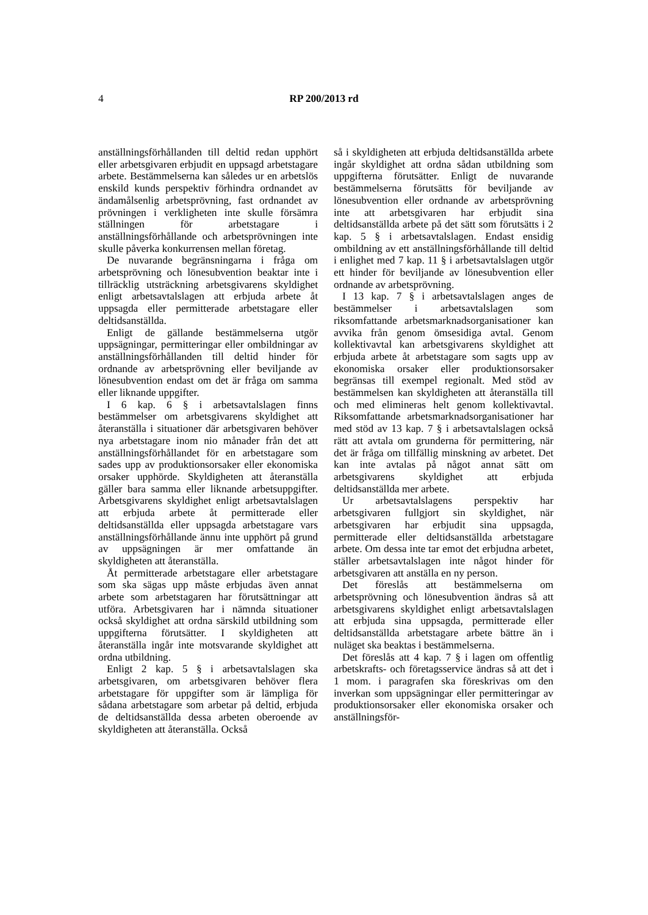4 RP 200/2013 rd
anställningsförhållanden till deltid redan upphört eller arbetsgivaren erbjudit en uppsagd arbetstagare arbete. Bestämmelserna kan således ur en arbetslös enskild kunds perspektiv förhindra ordnandet av ändamålsenlig arbetsprövning, fast ordnandet av prövningen i verkligheten inte skulle försämra ställningen för arbetstagare i anställningsförhållande och arbetsprövningen inte skulle påverka konkurrensen mellan företag.
De nuvarande begränsningarna i fråga om arbetsprövning och lönesubvention beaktar inte i tillräcklig utsträckning arbetsgivarens skyldighet enligt arbetsavtalslagen att erbjuda arbete åt uppsagda eller permitterade arbetstagare eller deltidsanställda.
Enligt de gällande bestämmelserna utgör uppsägningar, permitteringar eller ombildningar av anställningsförhållanden till deltid hinder för ordnande av arbetsprövning eller beviljande av lönesubvention endast om det är fråga om samma eller liknande uppgifter.
I 6 kap. 6 § i arbetsavtalslagen finns bestämmelser om arbetsgivarens skyldighet att återanställa i situationer där arbetsgivaren behöver nya arbetstagare inom nio månader från det att anställningsförhållandet för en arbetstagare som sades upp av produktionsorsaker eller ekonomiska orsaker upphörde. Skyldigheten att återanställa gäller bara samma eller liknande arbetsuppgifter. Arbetsgivarens skyldighet enligt arbetsavtalslagen att erbjuda arbete åt permitterade eller deltidsanställda eller uppsagda arbetstagare vars anställningsförhållande ännu inte upphört på grund av uppsägningen är mer omfattande än skyldigheten att återanställa.
Åt permitterade arbetstagare eller arbetstagare som ska sägas upp måste erbjudas även annat arbete som arbetstagaren har förutsättningar att utföra. Arbetsgivaren har i nämnda situationer också skyldighet att ordna särskild utbildning som uppgifterna förutsätter. I skyldigheten att återanställa ingår inte motsvarande skyldighet att ordna utbildning.
Enligt 2 kap. 5 § i arbetsavtalslagen ska arbetsgivaren, om arbetsgivaren behöver flera arbetstagare för uppgifter som är lämpliga för sådana arbetstagare som arbetar på deltid, erbjuda de deltidsanställda dessa arbeten oberoende av skyldigheten att återanställa. Också
så i skyldigheten att erbjuda deltidsanställda arbete ingår skyldighet att ordna sådan utbildning som uppgifterna förutsätter. Enligt de nuvarande bestämmelserna förutsätts för beviljande av lönesubvention eller ordnande av arbetsprövning inte att arbetsgivaren har erbjudit sina deltidsanställda arbete på det sätt som förutsätts i 2 kap. 5 § i arbetsavtalslagen. Endast ensidig ombildning av ett anställningsförhållande till deltid i enlighet med 7 kap. 11 § i arbetsavtalslagen utgör ett hinder för beviljande av lönesubvention eller ordnande av arbetsprövning.
I 13 kap. 7 § i arbetsavtalslagen anges de bestämmelser i arbetsavtalslagen som riksomfattande arbetsmarknadsorganisationer kan avvika från genom ömsesidiga avtal. Genom kollektivavtal kan arbetsgivarens skyldighet att erbjuda arbete åt arbetstagare som sagts upp av ekonomiska orsaker eller produktionsorsaker begränsas till exempel regionalt. Med stöd av bestämmelsen kan skyldigheten att återanställa till och med elimineras helt genom kollektivavtal. Riksomfattande arbetsmarknadsorganisationer har med stöd av 13 kap. 7 § i arbetsavtalslagen också rätt att avtala om grunderna för permittering, när det är fråga om tillfällig minskning av arbetet. Det kan inte avtalas på något annat sätt om arbetsgivarens skyldighet att erbjuda deltidsanställda mer arbete.
Ur arbetsavtalslagens perspektiv har arbetsgivaren fullgjort sin skyldighet, när arbetsgivaren har erbjudit sina uppsagda, permitterade eller deltidsanställda arbetstagare arbete. Om dessa inte tar emot det erbjudna arbetet, ställer arbetsavtalslagen inte något hinder för arbetsgivaren att anställa en ny person.
Det föreslås att bestämmelserna om arbetsprövning och lönesubvention ändras så att arbetsgivarens skyldighet enligt arbetsavtalslagen att erbjuda sina uppsagda, permitterade eller deltidsanställda arbetstagare arbete bättre än i nuläget ska beaktas i bestämmelserna.
Det föreslås att 4 kap. 7 § i lagen om offentlig arbetskrafts- och företagsservice ändras så att det i 1 mom. i paragrafen ska föreskrivas om den inverkan som uppsägningar eller permitteringar av produktionsorsaker eller ekonomiska orsaker och anställningsför-